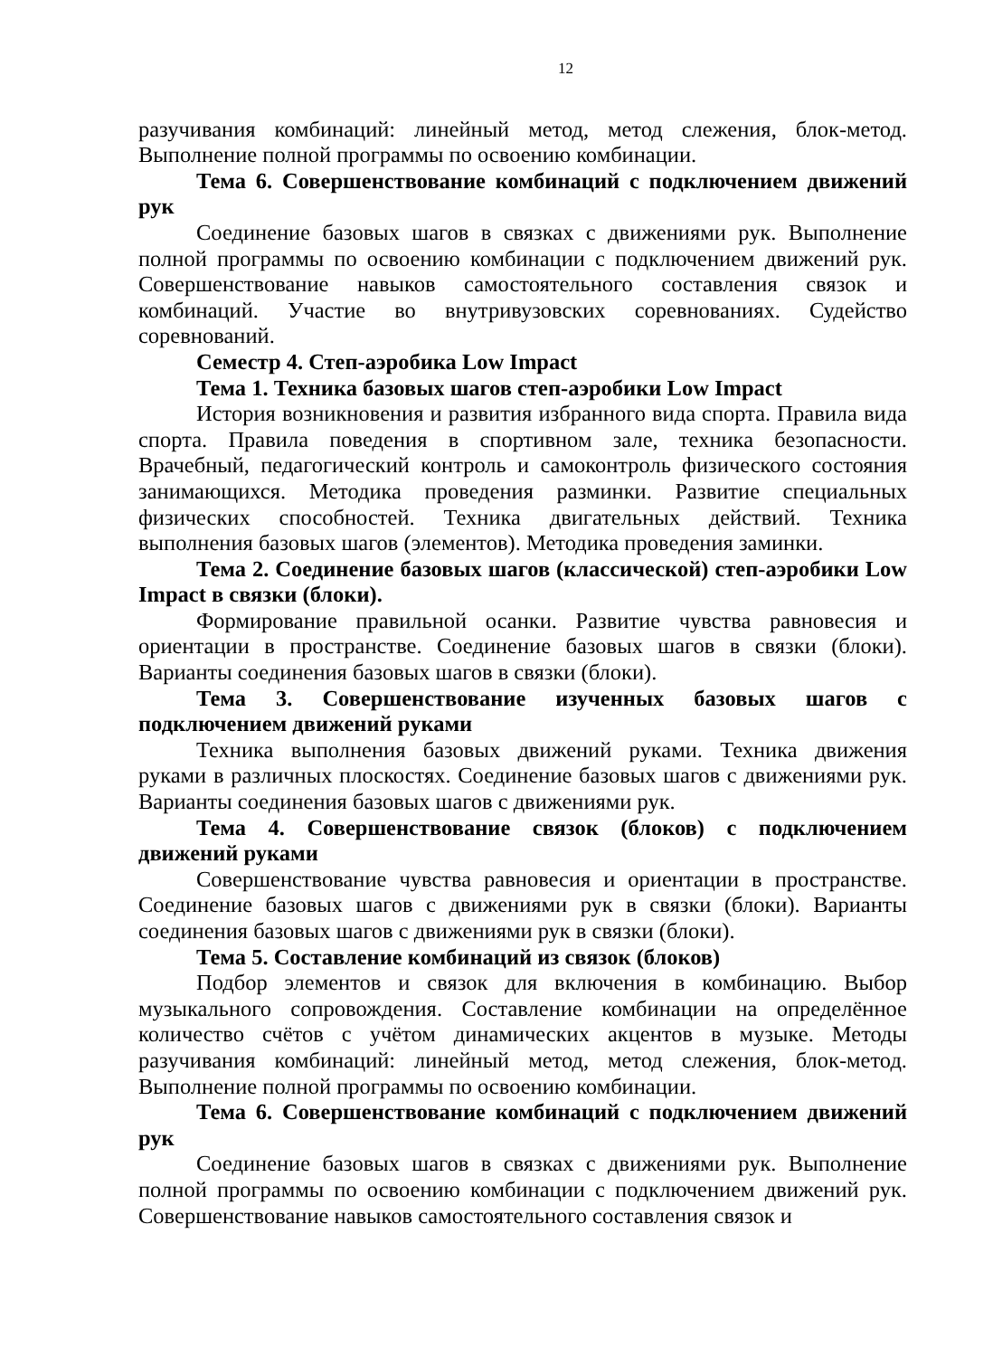12
разучивания комбинаций: линейный метод, метод слежения, блок-метод. Выполнение полной программы по освоению комбинации.
Тема 6. Совершенствование комбинаций с подключением движений рук
Соединение базовых шагов в связках с движениями рук. Выполнение полной программы по освоению комбинации с подключением движений рук. Совершенствование навыков самостоятельного составления связок и комбинаций. Участие во внутривузовских соревнованиях. Судейство соревнований.
Семестр 4. Степ-аэробика Low Impact
Тема 1. Техника базовых шагов степ-аэробики Low Impact
История возникновения и развития избранного вида спорта. Правила вида спорта. Правила поведения в спортивном зале, техника безопасности. Врачебный, педагогический контроль и самоконтроль физического состояния занимающихся. Методика проведения разминки. Развитие специальных физических способностей. Техника двигательных действий. Техника выполнения базовых шагов (элементов). Методика проведения заминки.
Тема 2. Соединение базовых шагов (классической) степ-аэробики Low Impact в связки (блоки).
Формирование правильной осанки. Развитие чувства равновесия и ориентации в пространстве. Соединение базовых шагов в связки (блоки). Варианты соединения базовых шагов в связки (блоки).
Тема 3. Совершенствование изученных базовых шагов с подключением движений руками
Техника выполнения базовых движений руками. Техника движения руками в различных плоскостях. Соединение базовых шагов с движениями рук. Варианты соединения базовых шагов с движениями рук.
Тема 4. Совершенствование связок (блоков) с подключением движений руками
Совершенствование чувства равновесия и ориентации в пространстве. Соединение базовых шагов с движениями рук в связки (блоки). Варианты соединения базовых шагов с движениями рук в связки (блоки).
Тема 5. Составление комбинаций из связок (блоков)
Подбор элементов и связок для включения в комбинацию. Выбор музыкального сопровождения. Составление комбинации на определённое количество счётов с учётом динамических акцентов в музыке. Методы разучивания комбинаций: линейный метод, метод слежения, блок-метод. Выполнение полной программы по освоению комбинации.
Тема 6. Совершенствование комбинаций с подключением движений рук
Соединение базовых шагов в связках с движениями рук. Выполнение полной программы по освоению комбинации с подключением движений рук. Совершенствование навыков самостоятельного составления связок и